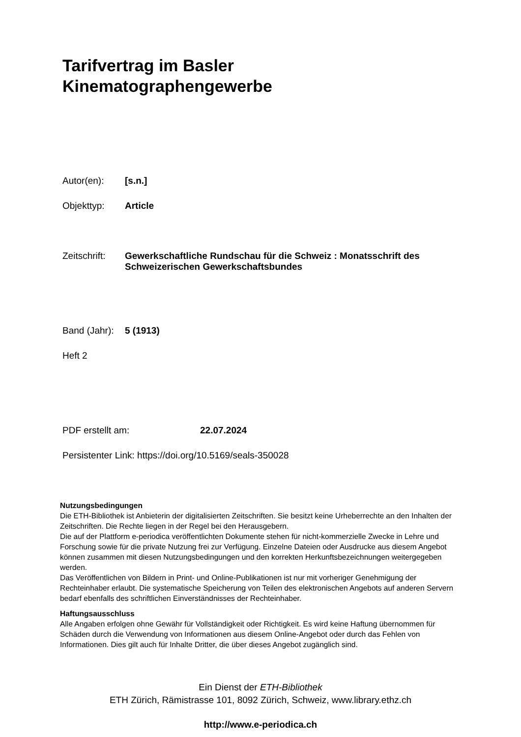Tarifvertrag im Basler
Kinematographengewerbe
Autor(en): [s.n.]
Objekttyp: Article
Zeitschrift: Gewerkschaftliche Rundschau für die Schweiz : Monatsschrift des Schweizerischen Gewerkschaftsbundes
Band (Jahr): 5 (1913)
Heft 2
PDF erstellt am: 22.07.2024
Persistenter Link: https://doi.org/10.5169/seals-350028
Nutzungsbedingungen
Die ETH-Bibliothek ist Anbieterin der digitalisierten Zeitschriften. Sie besitzt keine Urheberrechte an den Inhalten der Zeitschriften. Die Rechte liegen in der Regel bei den Herausgebern.
Die auf der Plattform e-periodica veröffentlichten Dokumente stehen für nicht-kommerzielle Zwecke in Lehre und Forschung sowie für die private Nutzung frei zur Verfügung. Einzelne Dateien oder Ausdrucke aus diesem Angebot können zusammen mit diesen Nutzungsbedingungen und den korrekten Herkunftsbezeichnungen weitergegeben werden.
Das Veröffentlichen von Bildern in Print- und Online-Publikationen ist nur mit vorheriger Genehmigung der Rechteinhaber erlaubt. Die systematische Speicherung von Teilen des elektronischen Angebots auf anderen Servern bedarf ebenfalls des schriftlichen Einverständnisses der Rechteinhaber.
Haftungsausschluss
Alle Angaben erfolgen ohne Gewähr für Vollständigkeit oder Richtigkeit. Es wird keine Haftung übernommen für Schäden durch die Verwendung von Informationen aus diesem Online-Angebot oder durch das Fehlen von Informationen. Dies gilt auch für Inhalte Dritter, die über dieses Angebot zugänglich sind.
Ein Dienst der ETH-Bibliothek
ETH Zürich, Rämistrasse 101, 8092 Zürich, Schweiz, www.library.ethz.ch
http://www.e-periodica.ch